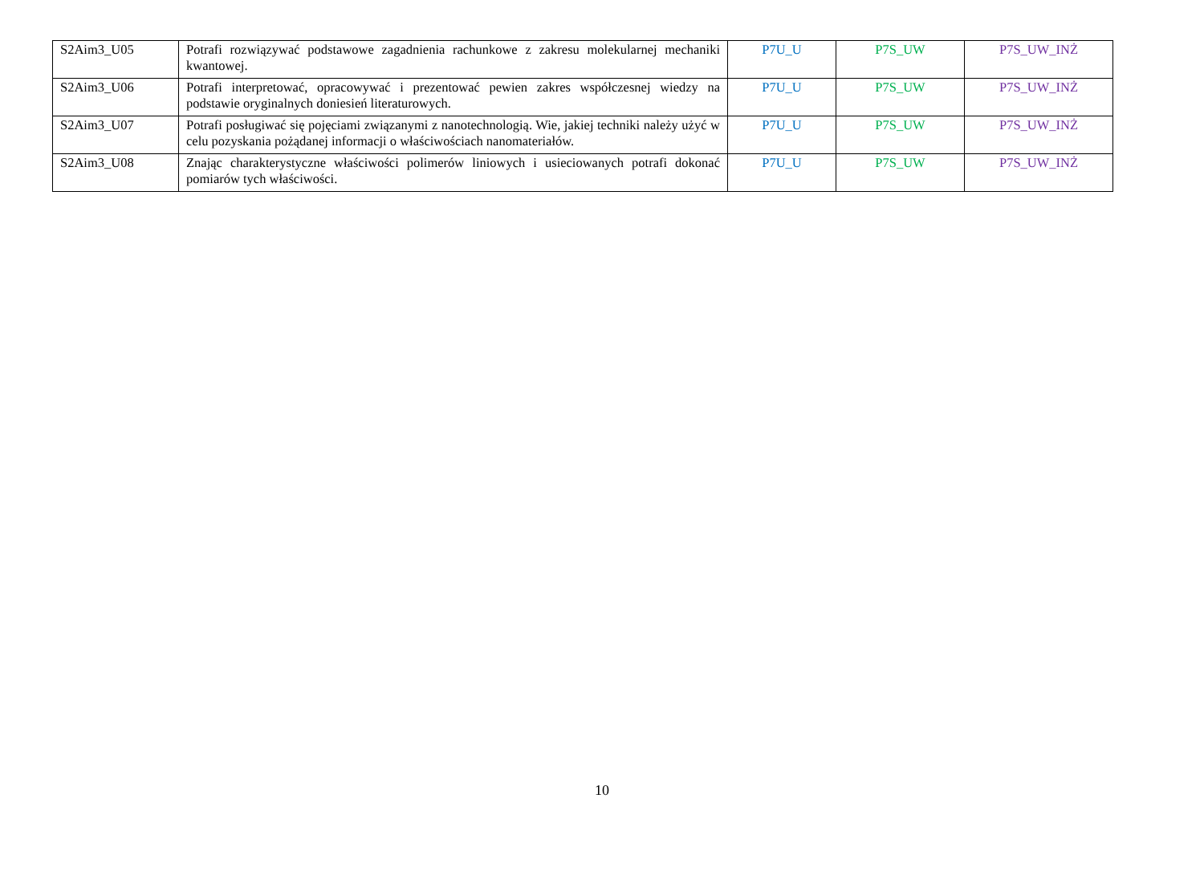| S2Aim3_U05 | Potrafi rozwiązywać podstawowe zagadnienia rachunkowe z zakresu molekularnej mechaniki kwantowej. | P7U_U | P7S_UW | P7S_UW_INŻ |
| S2Aim3_U06 | Potrafi interpretować, opracowywać i prezentować pewien zakres współczesnej wiedzy na podstawie oryginalnych doniesień literaturowych. | P7U_U | P7S_UW | P7S_UW_INŻ |
| S2Aim3_U07 | Potrafi posługiwać się pojęciami związanymi z nanotechnologią. Wie, jakiej techniki należy użyć w celu pozyskania pożądanej informacji o właściwościach nanomateriałów. | P7U_U | P7S_UW | P7S_UW_INŻ |
| S2Aim3_U08 | Znając charakterystyczne właściwości polimerów liniowych i usieciowanych potrafi dokonać pomiarów tych właściwości. | P7U_U | P7S_UW | P7S_UW_INŻ |
10